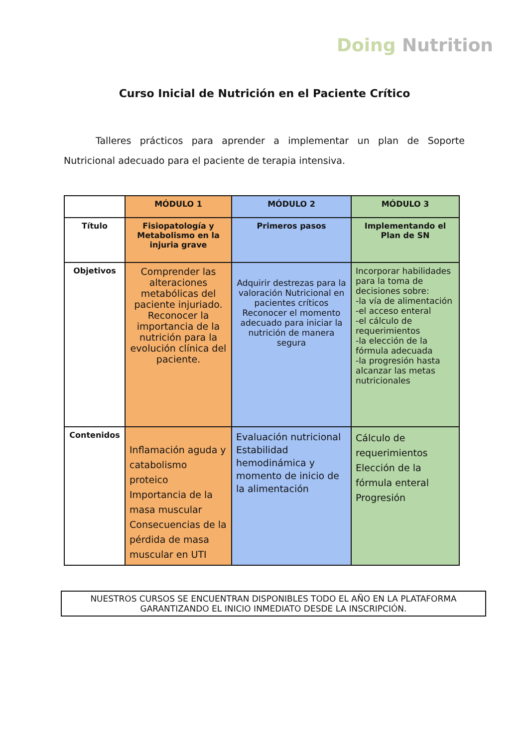Doing Nutrition
Curso Inicial de Nutrición en el Paciente Crítico
Talleres prácticos para aprender a implementar un plan de Soporte Nutricional adecuado para el paciente de terapia intensiva.
| | MÓDULO 1 | MÓDULO 2 | MÓDULO 3 |
| --- | --- | --- | --- |
| Título | Fisiopatología y Metabolismo en la injuria grave | Primeros pasos | Implementando el Plan de SN |
| Objetivos | Comprender las alteraciones metabólicas del paciente injuriado. Reconocer la importancia de la nutrición para la evolución clínica del paciente. | Adquirir destrezas para la valoración Nutricional en pacientes críticos Reconocer el momento adecuado para iniciar la nutrición de manera segura | Incorporar habilidades para la toma de decisiones sobre: -la vía de alimentación -el acceso enteral -el cálculo de requerimientos -la elección de la fórmula adecuada -la progresión hasta alcanzar las metas nutricionales |
| Contenidos | Inflamación aguda y catabolismo proteico Importancia de la masa muscular Consecuencias de la pérdida de masa muscular en UTI | Evaluación nutricional Estabilidad hemodinámica y momento de inicio de la alimentación | Cálculo de requerimientos Elección de la fórmula enteral Progresión |
NUESTROS CURSOS SE ENCUENTRAN DISPONIBLES TODO EL AÑO EN LA PLATAFORMA
GARANTIZANDO EL INICIO INMEDIATO DESDE LA INSCRIPCIÓN.